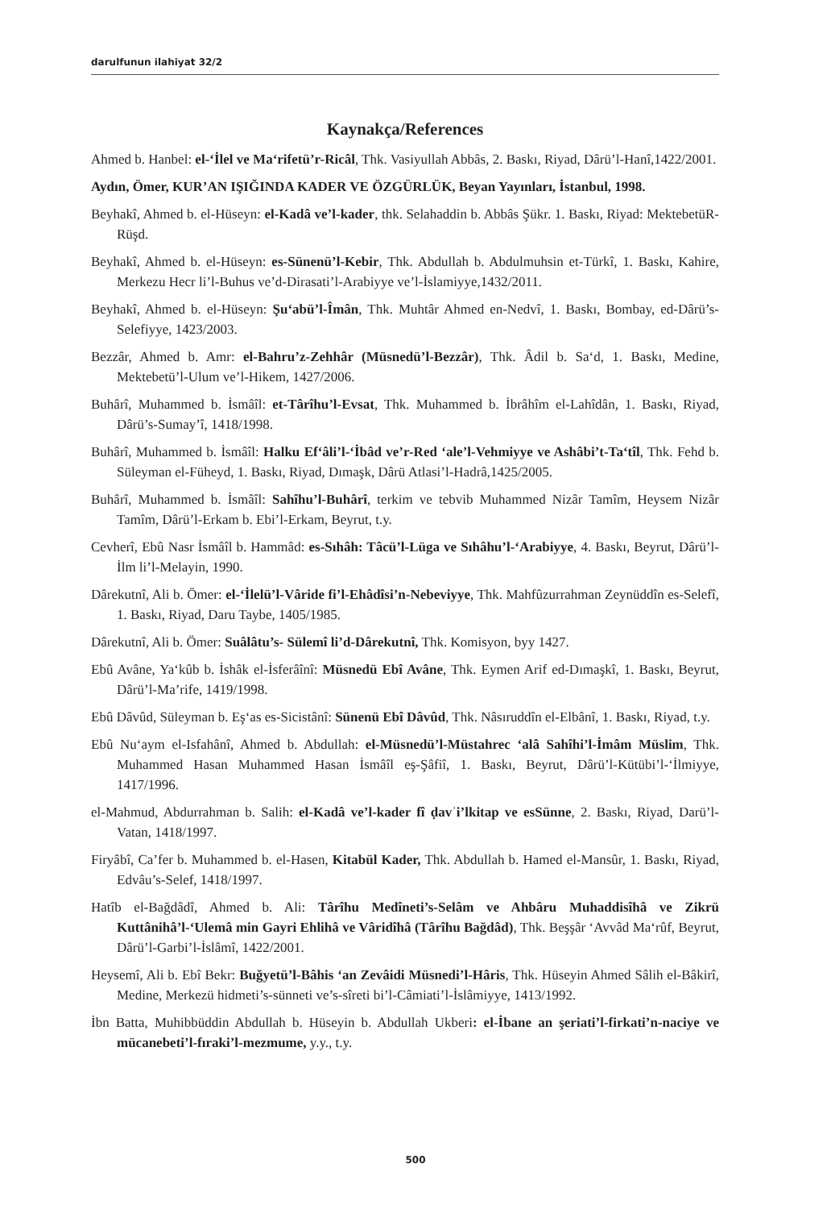darulfunun ilahiyat 32/2
Kaynakça/References
Ahmed b. Hanbel: el-‘İlel ve Ma‘rifetü’r-Ricâl, Thk. Vasiyullah Abbâs, 2. Baskı, Riyad, Dârü’l-Hanî,1422/2001.
Aydın, Ömer, KUR’AN IŞIĞINDA KADER VE ÖZGÜRLÜK, Beyan Yayınları, İstanbul, 1998.
Beyhakî, Ahmed b. el-Hüseyn: el-Kadâ ve’l-kader, thk. Selahaddin b. Abbâs Şükr. 1. Baskı, Riyad: MektebetüR-Rüşd.
Beyhakî, Ahmed b. el-Hüseyn: es-Sünenü’l-Kebir, Thk. Abdullah b. Abdulmuhsin et-Türkî, 1. Baskı, Kahire, Merkezu Hecr li’l-Buhus ve’d-Dirasati’l-Arabiyye ve’l-İslamiyye,1432/2011.
Beyhakî, Ahmed b. el-Hüseyn: Şu‘abü’l-Îmân, Thk. Muhtâr Ahmed en-Nedvî, 1. Baskı, Bombay, ed-Dârü’s-Selefiyye, 1423/2003.
Bezzâr, Ahmed b. Amr: el-Bahru’z-Zehhâr (Müsnedü’l-Bezzâr), Thk. Âdil b. Sa‘d, 1. Baskı, Medine, Mektebetü’l-Ulum ve’l-Hikem, 1427/2006.
Buhârî, Muhammed b. İsmâîl: et-Târîhu’l-Evsat, Thk. Muhammed b. İbrâhîm el-Lahîdân, 1. Baskı, Riyad, Dârü’s-Sumay’î, 1418/1998.
Buhârî, Muhammed b. İsmâîl: Halku Ef‘âli’l-‘İbâd ve’r-Red ‘ale’l-Vehmiyye ve Ashâbi’t-Ta‘tîl, Thk. Fehd b. Süleyman el-Füheyd, 1. Baskı, Riyad, Dımaşk, Dârü Atlasi’l-Hadrâ,1425/2005.
Buhârî, Muhammed b. İsmâîl: Sahîhu’l-Buhârî, terkim ve tebvib Muhammed Nizâr Tamîm, Heysem Nizâr Tamîm, Dârü’l-Erkam b. Ebi’l-Erkam, Beyrut, t.y.
Cevherî, Ebû Nasr İsmâîl b. Hammâd: es-Sıhâh: Tâcü’l-Lüga ve Sıhâhu’l-‘Arabiyye, 4. Baskı, Beyrut, Dârü’l-İlm li’l-Melayin, 1990.
Dârekutnî, Ali b. Ömer: el-‘İlelü’l-Vâride fi’l-Ehâdîsi’n-Nebeviyye, Thk. Mahfûzurrahman Zeynüddîn es-Selefî, 1. Baskı, Riyad, Daru Taybe, 1405/1985.
Dârekutnî, Ali b. Ömer: Suâlâtu’s- Sülemî li’d-Dârekutnî, Thk. Komisyon, byy 1427.
Ebû Avâne, Ya‘kûb b. İshâk el-İsferâînî: Müsnedü Ebî Avâne, Thk. Eymen Arif ed-Dımaşkî, 1. Baskı, Beyrut, Dârü’l-Ma’rife, 1419/1998.
Ebû Dâvûd, Süleyman b. Eş‘as es-Sicistânî: Sünenü Ebî Dâvûd, Thk. Nâsıruddîn el-Elbânî, 1. Baskı, Riyad, t.y.
Ebû Nu‘aym el-Isfahânî, Ahmed b. Abdullah: el-Müsnedü’l-Müstahrec ‘alâ Sahîhi’l-İmâm Müslim, Thk. Muhammed Hasan Muhammed Hasan İsmâîl eş-Şâfiî, 1. Baskı, Beyrut, Dârü’l-Kütübi’l-‘İlmiyye, 1417/1996.
el-Mahmud, Abdurrahman b. Salih: el-Kadâ ve’l-kader fî ḍavʾi’lkitap ve esSünne, 2. Baskı, Riyad, Darü’l-Vatan, 1418/1997.
Firyâbî, Ca’fer b. Muhammed b. el-Hasen, Kitabül Kader, Thk. Abdullah b. Hamed el-Mansûr, 1. Baskı, Riyad, Edvâu’s-Selef, 1418/1997.
Hatîb el-Bağdâdî, Ahmed b. Ali: Târîhu Medîneti’s-Selâm ve Ahbâru Muhaddisîhâ ve Zikrü Kuttânihâ’l-‘Ulemâ min Gayri Ehlihâ ve Vâridîhâ (Târîhu Bağdâd), Thk. Beşşâr ‘Avvâd Ma‘rûf, Beyrut, Dârü’l-Garbi’l-İslâmî, 1422/2001.
Heysemî, Ali b. Ebî Bekr: Buğyetü’l-Bâhis ‘an Zevâidi Müsnedi’l-Hâris, Thk. Hüseyin Ahmed Sâlih el-Bâkirî, Medine, Merkezü hidmeti’s-sünneti ve’s-sîreti bi’l-Câmiati’l-İslâmiyye, 1413/1992.
İbn Batta, Muhibbüddin Abdullah b. Hüseyin b. Abdullah Ukberi: el-İbane an şeriati’l-firkati’n-naciye ve mücanebeti’l-fıraki’l-mezmume, y.y., t.y.
500